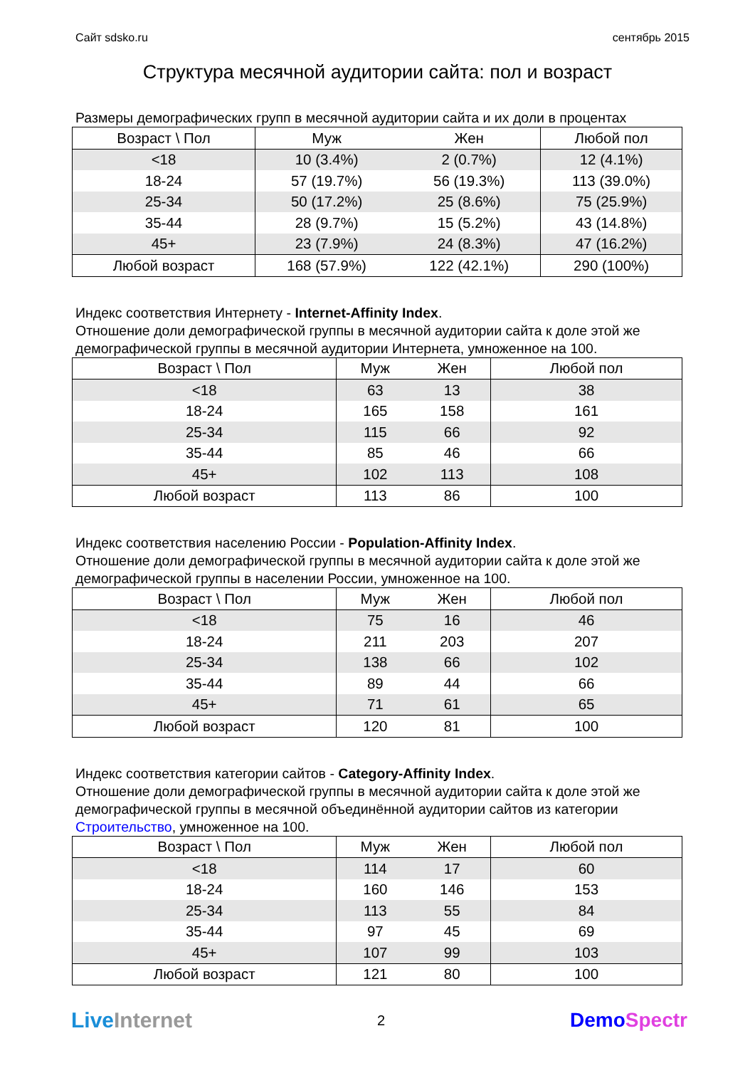Сайт sdsko.ru сентябрь 2015
Структура месячной аудитории сайта: пол и возраст
Размеры демографических групп в месячной аудитории сайта и их доли в процентах
| Возраст \ Пол | Муж | Жен | Любой пол |
| --- | --- | --- | --- |
| <18 | 10 (3.4%) | 2 (0.7%) | 12 (4.1%) |
| 18-24 | 57 (19.7%) | 56 (19.3%) | 113 (39.0%) |
| 25-34 | 50 (17.2%) | 25 (8.6%) | 75 (25.9%) |
| 35-44 | 28 (9.7%) | 15 (5.2%) | 43 (14.8%) |
| 45+ | 23 (7.9%) | 24 (8.3%) | 47 (16.2%) |
| Любой возраст | 168 (57.9%) | 122 (42.1%) | 290 (100%) |
Индекс соответствия Интернету - Internet-Affinity Index.
Отношение доли демографической группы в месячной аудитории сайта к доле этой же демографической группы в месячной аудитории Интернета, умноженное на 100.
| Возраст \ Пол | Муж | Жен | Любой пол |
| --- | --- | --- | --- |
| <18 | 63 | 13 | 38 |
| 18-24 | 165 | 158 | 161 |
| 25-34 | 115 | 66 | 92 |
| 35-44 | 85 | 46 | 66 |
| 45+ | 102 | 113 | 108 |
| Любой возраст | 113 | 86 | 100 |
Индекс соответствия населению России - Population-Affinity Index.
Отношение доли демографической группы в месячной аудитории сайта к доле этой же демографической группы в населении России, умноженное на 100.
| Возраст \ Пол | Муж | Жен | Любой пол |
| --- | --- | --- | --- |
| <18 | 75 | 16 | 46 |
| 18-24 | 211 | 203 | 207 |
| 25-34 | 138 | 66 | 102 |
| 35-44 | 89 | 44 | 66 |
| 45+ | 71 | 61 | 65 |
| Любой возраст | 120 | 81 | 100 |
Индекс соответствия категории сайтов - Category-Affinity Index.
Отношение доли демографической группы в месячной аудитории сайта к доле этой же демографической группы в месячной объединённой аудитории сайтов из категории Строительство, умноженное на 100.
| Возраст \ Пол | Муж | Жен | Любой пол |
| --- | --- | --- | --- |
| <18 | 114 | 17 | 60 |
| 18-24 | 160 | 146 | 153 |
| 25-34 | 113 | 55 | 84 |
| 35-44 | 97 | 45 | 69 |
| 45+ | 107 | 99 | 103 |
| Любой возраст | 121 | 80 | 100 |
Live Internet 2 DemoSpectr